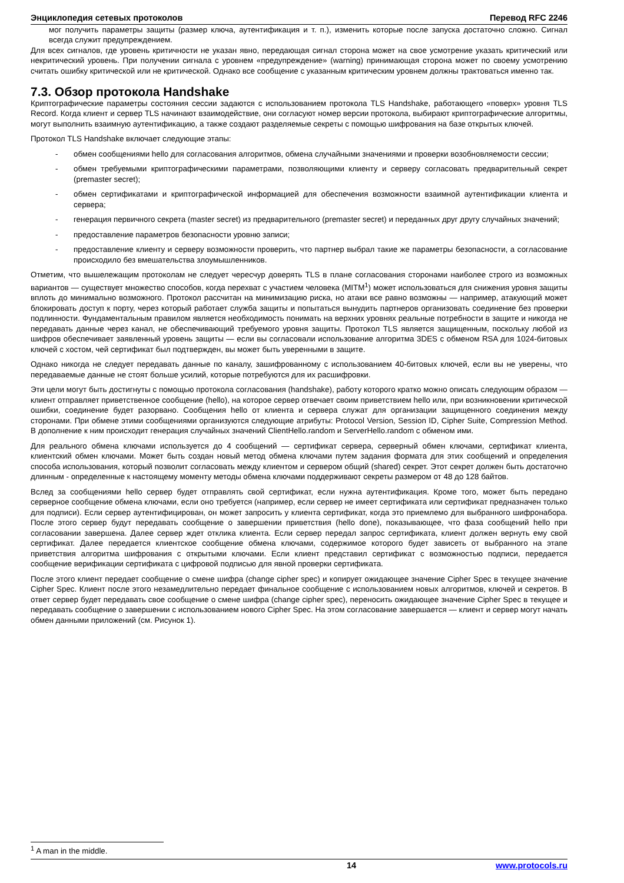Энциклопедия сетевых протоколов Перевод RFC 2246
мог получить параметры защиты (размер ключа, аутентификация и т. п.), изменить которые после запуска достаточно сложно. Сигнал всегда служит предупреждением.
Для всех сигналов, где уровень критичности не указан явно, передающая сигнал сторона может на свое усмотрение указать критический или некритический уровень. При получении сигнала с уровнем «предупреждение» (warning) принимающая сторона может по своему усмотрению считать ошибку критической или не критической. Однако все сообщение с указанным критическим уровнем должны трактоваться именно так.
7.3. Обзор протокола Handshake
Криптографические параметры состояния сессии задаются с использованием протокола TLS Handshake, работающего «поверх» уровня TLS Record. Когда клиент и сервер TLS начинают взаимодействие, они согласуют номер версии протокола, выбирают криптографические алгоритмы, могут выполнить взаимную аутентификацию, а также создают разделяемые секреты с помощью шифрования на базе открытых ключей.
Протокол TLS Handshake включает следующие этапы:
- обмен сообщениями hello для согласования алгоритмов, обмена случайными значениями и проверки возобновляемости сессии;
- обмен требуемыми криптографическими параметрами, позволяющими клиенту и серверу согласовать предварительный секрет (premaster secret);
- обмен сертификатами и криптографической информацией для обеспечения возможности взаимной аутентификации клиента и сервера;
- генерация первичного секрета (master secret) из предварительного (premaster secret) и переданных друг другу случайных значений;
- предоставление параметров безопасности уровню записи;
- предоставление клиенту и серверу возможности проверить, что партнер выбрал такие же параметры безопасности, а согласование происходило без вмешательства злоумышленников.
Отметим, что вышележащим протоколам не следует чересчур доверять TLS в плане согласования сторонами наиболее строго из возможных вариантов — существует множество способов, когда перехват с участием человека (MITM<sup>1</sup>) может использоваться для снижения уровня защиты вплоть до минимально возможного. Протокол рассчитан на минимизацию риска, но атаки все равно возможны — например, атакующий может блокировать доступ к порту, через который работает служба защиты и попытаться вынудить партнеров организовать соединение без проверки подлинности. Фундаментальным правилом является необходимость понимать на верхних уровнях реальные потребности в защите и никогда не передавать данные через канал, не обеспечивающий требуемого уровня защиты. Протокол TLS является защищенным, поскольку любой из шифров обеспечивает заявленный уровень защиты — если вы согласовали использование алгоритма 3DES с обменом RSA для 1024-битовых ключей с хостом, чей сертификат был подтвержден, вы может быть уверенными в защите.
Однако никогда не следует передавать данные по каналу, зашифрованному с использованием 40-битовых ключей, если вы не уверены, что передаваемые данные не стоят больше усилий, которые потребуются для их расшифровки.
Эти цели могут быть достигнуты с помощью протокола согласования (handshake), работу которого кратко можно описать следующим образом — клиент отправляет приветственное сообщение (hello), на которое сервер отвечает своим приветствием hello или, при возникновении критической ошибки, соединение будет разорвано. Сообщения hello от клиента и сервера служат для организации защищенного соединения между сторонами. При обмене этими сообщениями организуются следующие атрибуты: Protocol Version, Session ID, Cipher Suite, Compression Method. В дополнение к ним происходит генерация случайных значений ClientHello.random и ServerHello.random с обменом ими.
Для реального обмена ключами используется до 4 сообщений — сертификат сервера, серверный обмен ключами, сертификат клиента, клиентский обмен ключами. Может быть создан новый метод обмена ключами путем задания формата для этих сообщений и определения способа использования, который позволит согласовать между клиентом и сервером общий (shared) секрет. Этот секрет должен быть достаточно длинным - определенные к настоящему моменту методы обмена ключами поддерживают секреты размером от 48 до 128 байтов.
Вслед за сообщениями hello сервер будет отправлять свой сертификат, если нужна аутентификация. Кроме того, может быть передано серверное сообщение обмена ключами, если оно требуется (например, если сервер не имеет сертификата или сертификат предназначен только для подписи). Если сервер аутентифицирован, он может запросить у клиента сертификат, когда это приемлемо для выбранного шифронабора. После этого сервер будут передавать сообщение о завершении приветствия (hello done), показывающее, что фаза сообщений hello при согласовании завершена. Далее сервер ждет отклика клиента. Если сервер передал запрос сертификата, клиент должен вернуть ему свой сертификат. Далее передается клиентское сообщение обмена ключами, содержимое которого будет зависеть от выбранного на этапе приветствия алгоритма шифрования с открытыми ключами. Если клиент представил сертификат с возможностью подписи, передается сообщение верификации сертификата с цифровой подписью для явной проверки сертификата.
После этого клиент передает сообщение о смене шифра (change cipher spec) и копирует ожидающее значение Cipher Spec в текущее значение Cipher Spec. Клиент после этого незамедлительно передает финальное сообщение с использованием новых алгоритмов, ключей и секретов. В ответ сервер будет передавать свое сообщение о смене шифра (change cipher spec), переносить ожидающее значение Cipher Spec в текущее и передавать сообщение о завершении с использованием нового Cipher Spec. На этом согласование завершается — клиент и сервер могут начать обмен данными приложений (см. Рисунок 1).
<sup>1</sup> A man in the middle.
14 www.protocols.ru